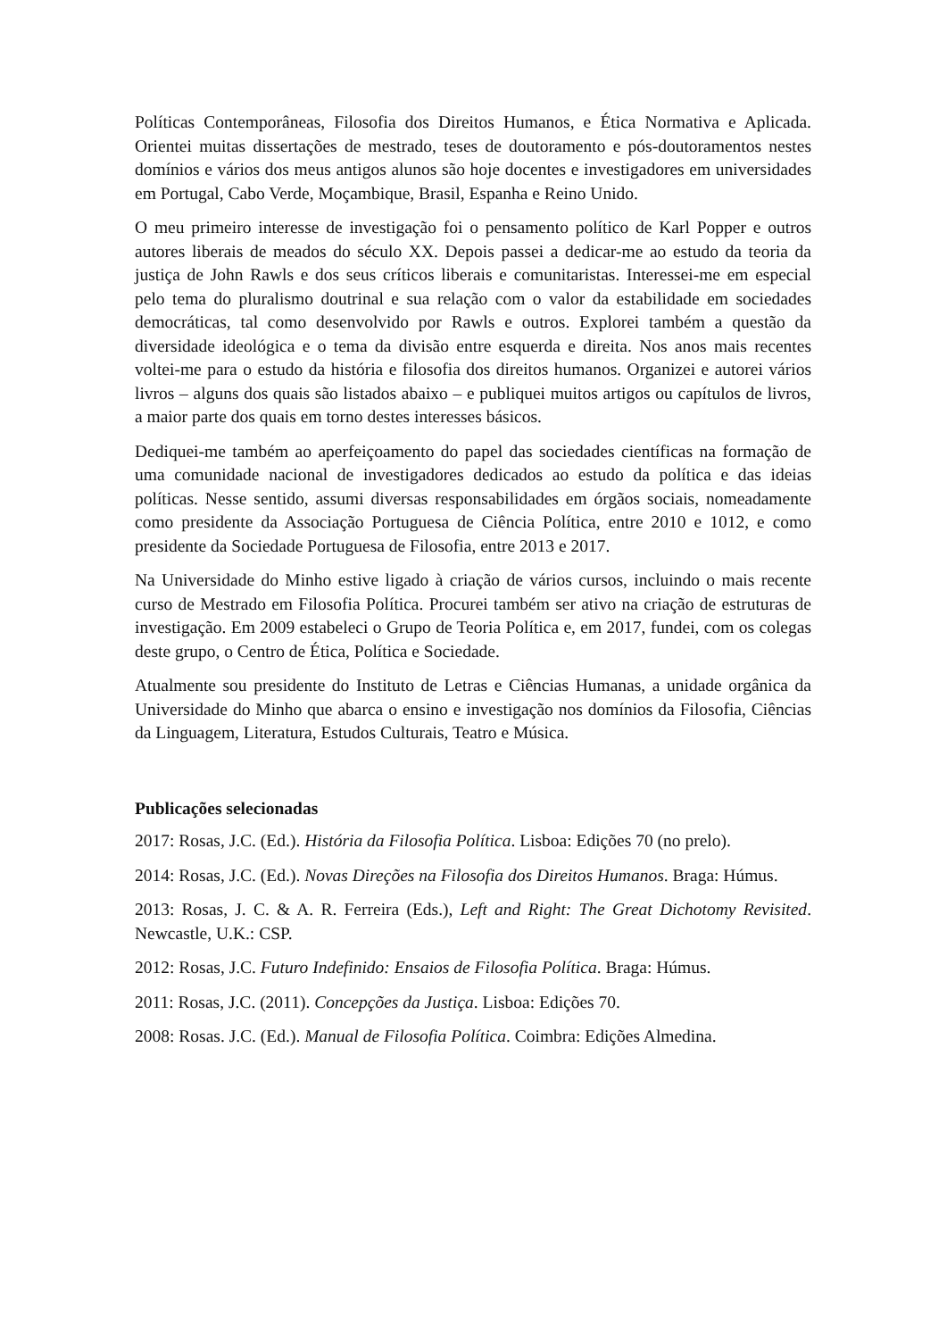Políticas Contemporâneas, Filosofia dos Direitos Humanos, e Ética Normativa e Aplicada. Orientei muitas dissertações de mestrado, teses de doutoramento e pós-doutoramentos nestes domínios e vários dos meus antigos alunos são hoje docentes e investigadores em universidades em Portugal, Cabo Verde, Moçambique, Brasil, Espanha e Reino Unido.
O meu primeiro interesse de investigação foi o pensamento político de Karl Popper e outros autores liberais de meados do século XX. Depois passei a dedicar-me ao estudo da teoria da justiça de John Rawls e dos seus críticos liberais e comunitaristas. Interessei-me em especial pelo tema do pluralismo doutrinal e sua relação com o valor da estabilidade em sociedades democráticas, tal como desenvolvido por Rawls e outros. Explorei também a questão da diversidade ideológica e o tema da divisão entre esquerda e direita. Nos anos mais recentes voltei-me para o estudo da história e filosofia dos direitos humanos. Organizei e autorei vários livros – alguns dos quais são listados abaixo – e publiquei muitos artigos ou capítulos de livros, a maior parte dos quais em torno destes interesses básicos.
Dediquei-me também ao aperfeiçoamento do papel das sociedades científicas na formação de uma comunidade nacional de investigadores dedicados ao estudo da política e das ideias políticas. Nesse sentido, assumi diversas responsabilidades em órgãos sociais, nomeadamente como presidente da Associação Portuguesa de Ciência Política, entre 2010 e 1012, e como presidente da Sociedade Portuguesa de Filosofia, entre 2013 e 2017.
Na Universidade do Minho estive ligado à criação de vários cursos, incluindo o mais recente curso de Mestrado em Filosofia Política. Procurei também ser ativo na criação de estruturas de investigação. Em 2009 estabeleci o Grupo de Teoria Política e, em 2017, fundei, com os colegas deste grupo, o Centro de Ética, Política e Sociedade.
Atualmente sou presidente do Instituto de Letras e Ciências Humanas, a unidade orgânica da Universidade do Minho que abarca o ensino e investigação nos domínios da Filosofia, Ciências da Linguagem, Literatura, Estudos Culturais, Teatro e Música.
Publicações selecionadas
2017: Rosas, J.C. (Ed.). História da Filosofia Política. Lisboa: Edições 70 (no prelo).
2014: Rosas, J.C. (Ed.). Novas Direções na Filosofia dos Direitos Humanos. Braga: Húmus.
2013: Rosas, J. C. & A. R. Ferreira (Eds.), Left and Right: The Great Dichotomy Revisited. Newcastle, U.K.: CSP.
2012: Rosas, J.C. Futuro Indefinido: Ensaios de Filosofia Política. Braga: Húmus.
2011: Rosas, J.C. (2011). Concepções da Justiça. Lisboa: Edições 70.
2008: Rosas. J.C. (Ed.). Manual de Filosofia Política. Coimbra: Edições Almedina.